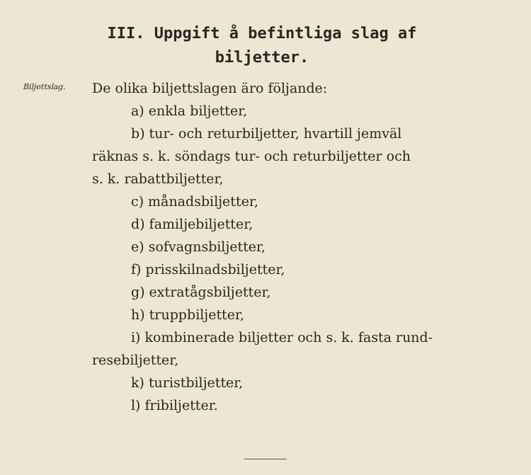III. Uppgift å befintliga slag af biljetter.
Biljettslag.
De olika biljettslagen äro följande:
a) enkla biljetter,
b) tur- och returbiljetter, hvartill jemväl
räknas s. k. söndags tur- och returbiljetter och
s. k. rabattbiljetter,
c) månadsbiljetter,
d) familjebiljetter,
e) sofvagnsbiljetter,
f) prisskilnadsbiljetter,
g) extratågsbiljetter,
h) truppbiljetter,
i) kombinerade biljetter och s. k. fasta rund-
resebiljetter,
k) turistbiljetter,
l) fribiljetter.